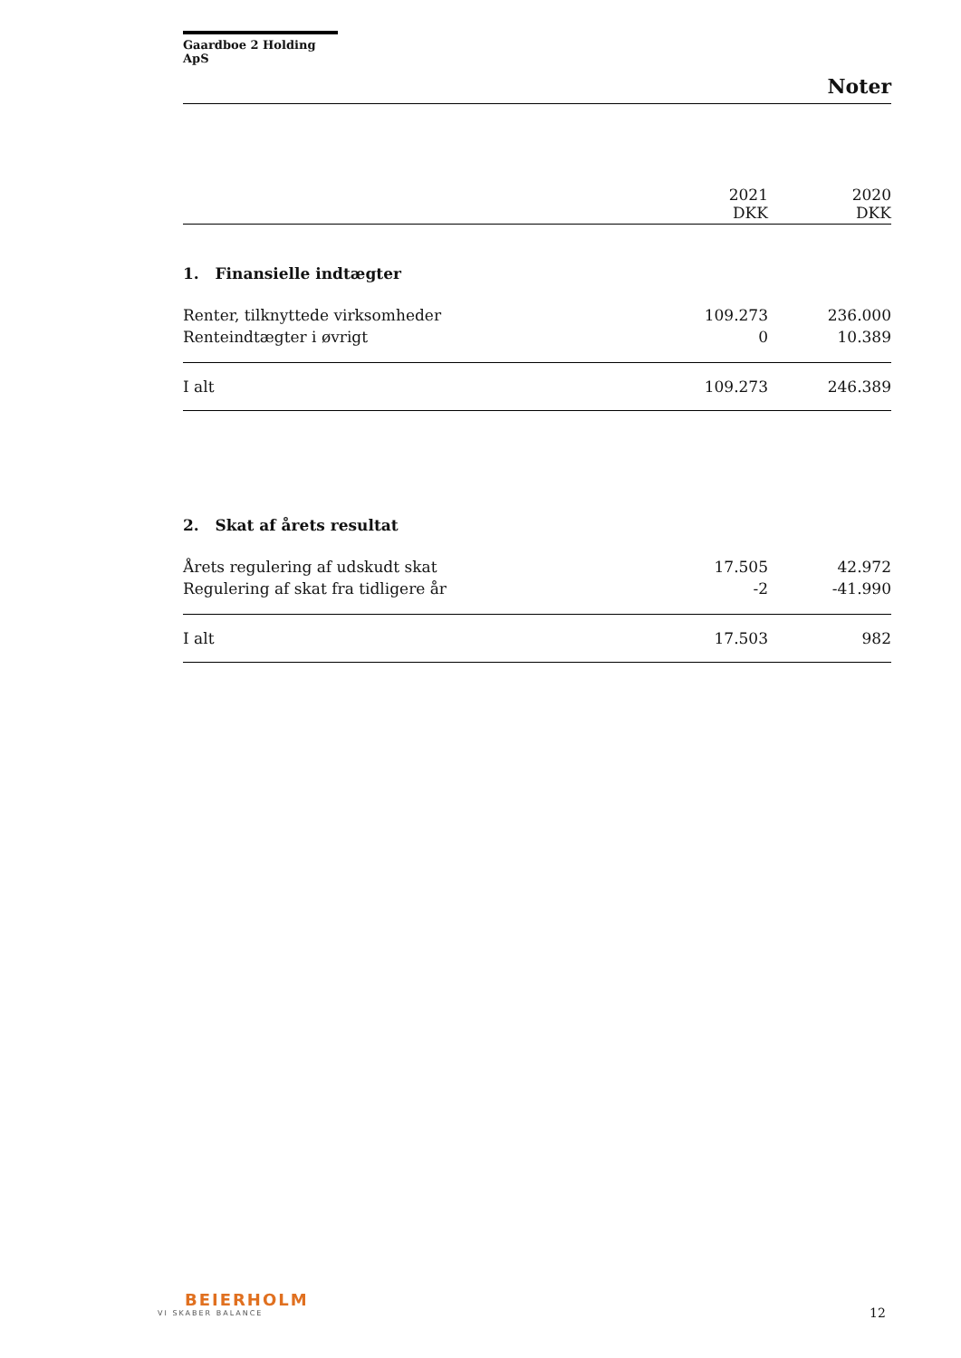Gaardboe 2 Holding ApS
Noter
| | 2021 DKK | 2020 DKK |
| 1. Finansielle indtægter | | |
| Renter, tilknyttede virksomheder | 109.273 | 236.000 |
| Renteindtægter i øvrigt | 0 | 10.389 |
| I alt | 109.273 | 246.389 |
| 2. Skat af årets resultat | | |
| Årets regulering af udskudt skat | 17.505 | 42.972 |
| Regulering af skat fra tidligere år | -2 | -41.990 |
| I alt | 17.503 | 982 |
BEIERHOLM
VI SKABER BALANCE
12